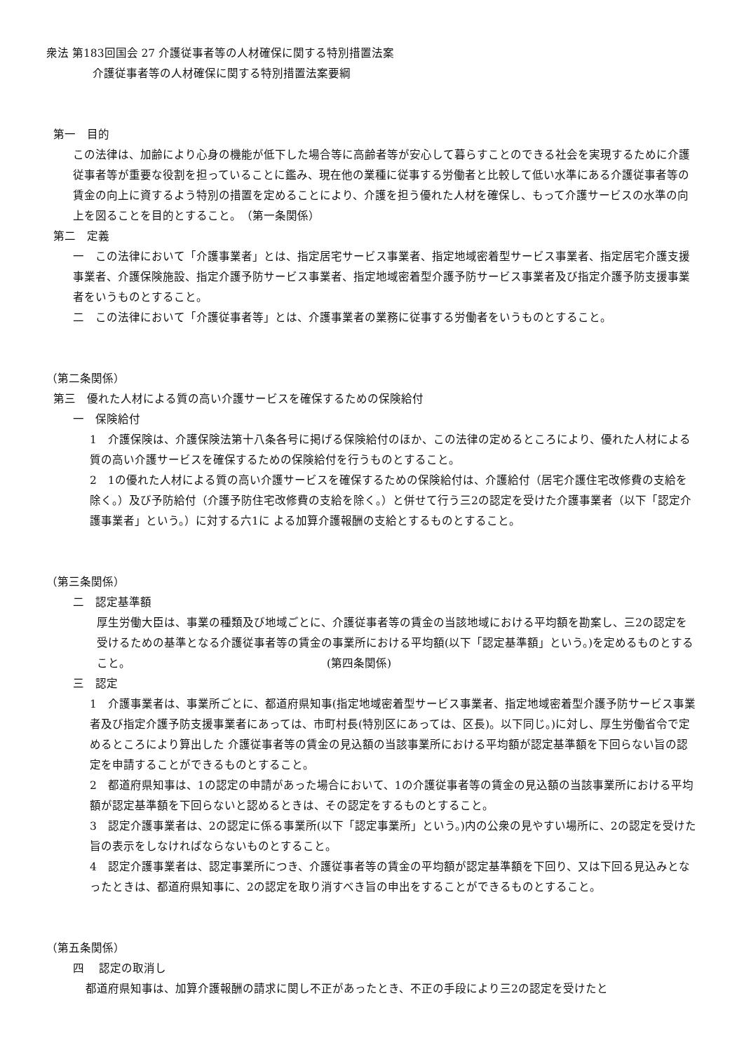衆法 第183回国会 27 介護従事者等の人材確保に関する特別措置法案
介護従事者等の人材確保に関する特別措置法案要綱
第一　目的
この法律は、加齢により心身の機能が低下した場合等に高齢者等が安心して暮らすことのできる社会を実現するために介護従事者等が重要な役割を担っていることに鑑み、現在他の業種に従事する労働者と比較して低い水準にある介護従事者等の賃金の向上に資するよう特別の措置を定めることにより、介護を担う優れた人材を確保し、もって介護サービスの水準の向上を図ることを目的とすること。　（第一条関係）
第二　定義
一　この法律において「介護事業者」とは、指定居宅サービス事業者、指定地域密着型サービス事業者、指定居宅介護支援事業者、介護保険施設、指定介護予防サービス事業者、指定地域密着型介護予防サービス事業者及び指定介護予防支援事業者をいうものとすること。
二　この法律において「介護従事者等」とは、介護事業者の業務に従事する労働者をいうものとすること。
（第二条関係）
第三　優れた人材による質の高い介護サービスを確保するための保険給付
一　保険給付
1　介護保険は、介護保険法第十八条各号に掲げる保険給付のほか、この法律の定めるところにより、優れた人材による質の高い介護サービスを確保するための保険給付を行うものとすること。
2　1の優れた人材による質の高い介護サービスを確保するための保険給付は、介護給付（居宅介護住宅改修費の支給を除く。）及び予防給付（介護予防住宅改修費の支給を除く。）と併せて行う三2の認定を受けた介護事業者（以下「認定介護事業者」という。）に対する六1に よる加算介護報酬の支給とするものとすること。
（第三条関係）
二　認定基準額
厚生労働大臣は、事業の種類及び地域ごとに、介護従事者等の賃金の当該地域における平均額を勘案し、三2の認定を受けるための基準となる介護従事者等の賃金の事業所における平均額(以下「認定基準額」という。)を定めるものとすること。　　　　　　　　　　　　　　　　　　(第四条関係)
三　認定
1　介護事業者は、事業所ごとに、都道府県知事(指定地域密着型サービス事業者、指定地域密着型介護予防サービス事業者及び指定介護予防支援事業者にあっては、市町村長(特別区にあっては、区長)。以下同じ。)に対し、厚生労働省令で定めるところにより算出した 介護従事者等の賃金の見込額の当該事業所における平均額が認定基準額を下回らない旨の認定を申請することができるものとすること。
2　都道府県知事は、1の認定の申請があった場合において、1の介護従事者等の賃金の見込額の当該事業所における平均額が認定基準額を下回らないと認めるときは、その認定をするものとすること。
3　認定介護事業者は、2の認定に係る事業所(以下「認定事業所」という。)内の公衆の見やすい場所に、2の認定を受けた旨の表示をしなければならないものとすること。
4　認定介護事業者は、認定事業所につき、介護従事者等の賃金の平均額が認定基準額を下回り、又は下回る見込みとなったときは、都道府県知事に、2の認定を取り消すべき旨の申出をすることができるものとすること。
（第五条関係）
四　 認定の取消し
都道府県知事は、加算介護報酬の請求に関し不正があったとき、不正の手段により三2の認定を受けたと